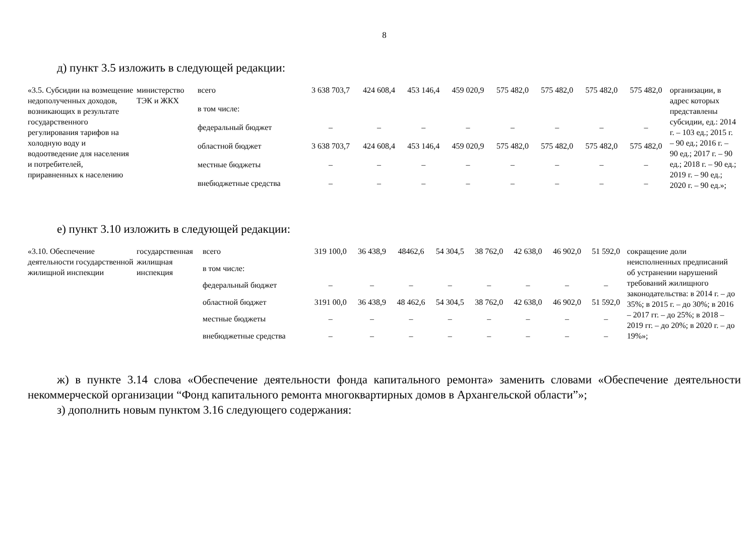8
д) пункт 3.5 изложить в следующей редакции:
| «3.5. Субсидии на возмещение недополученных доходов, возникающих в результате государственного регулирования тарифов на холодную воду и водоотведение для населения и потребителей, приравненных к населению | министерство ТЭК и ЖКХ | всего | 3 638 703,7 | 424 608,4 | 453 146,4 | 459 020,9 | 575 482,0 | 575 482,0 | 575 482,0 | 575 482,0 | организации, в адрес которых представлены субсидии, ед.: 2014 г. – 103 ед.; 2015 г. – 90 ед.; 2016 г. – 90 ед.; 2017 г. – 90 ед.; 2018 г. – 90 ед.; 2019 г. – 90 ед.; 2020 г. – 90 ед.»; |
| | | в том числе: | | | | | | | | | |
| | | федеральный бюджет | – | – | – | – | – | – | – | – | |
| | | областной бюджет | 3 638 703,7 | 424 608,4 | 453 146,4 | 459 020,9 | 575 482,0 | 575 482,0 | 575 482,0 | 575 482,0 | |
| | | местные бюджеты | – | – | – | – | – | – | – | – | |
| | | внебюджетные средства | – | – | – | – | – | – | – | – | |
е) пункт 3.10 изложить в следующей редакции:
| «3.10. Обеспечение деятельности государственной жилищной инспекции | государственная жилищная инспекция | всего | 319 100,0 | 36 438,9 | 48462,6 | 54 304,5 | 38 762,0 | 42 638,0 | 46 902,0 | 51 592,0 | сокращение доли неисполненных предписаний об устранении нарушений требований жилищного законодательства: в 2014 г. – до 35%; в 2015 г. – до 30%; в 2016 – 2017 гг. – до 25%; в 2018 – 2019 гг. – до 20%; в 2020 г. – до 19%»; |
| | | в том числе: | | | | | | | | | |
| | | федеральный бюджет | – | – | – | – | – | – | – | – | |
| | | областной бюджет | 3191 00,0 | 36 438,9 | 48 462,6 | 54 304,5 | 38 762,0 | 42 638,0 | 46 902,0 | 51 592,0 | |
| | | местные бюджеты | – | – | – | – | – | – | – | – | |
| | | внебюджетные средства | – | – | – | – | – | – | – | – | |
ж) в пункте 3.14 слова «Обеспечение деятельности фонда капитального ремонта» заменить словами «Обеспечение деятельности некоммерческой организации “Фонд капитального ремонта многоквартирных домов в Архангельской области”»;
з) дополнить новым пунктом 3.16 следующего содержания: